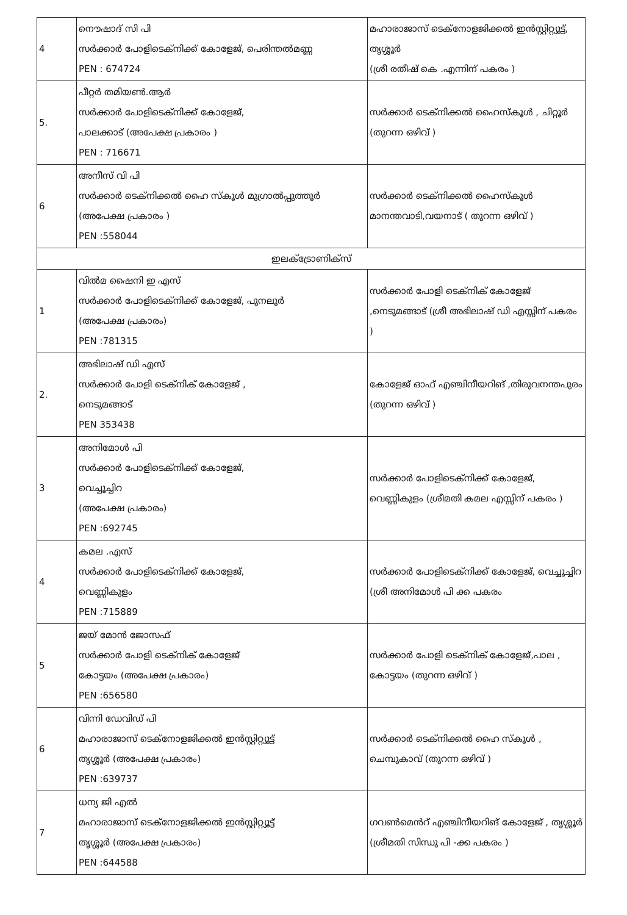| 4 | നൌഷാദ് സി പി സർക്കാർ പോളിടെക്നിക്ക് കോളേജ്, പെരിന്തൽമണ്ണ PEN : 674724 | മഹാരാജാസ് ടെക്നോളജിക്കൽ ഇൻസ്റ്റിറ്റ്യൂട്ട്, തൃശ്ശൂർ (ശ്രീ രതീഷ് കെ .എന്നിന് പകരം ) |
| 5. | പീറ്റർ തമിയൺ.ആർ സർക്കാർ പോളിടെക്നിക്ക് കോളേജ്, പാലക്കാട് (അപേക്ഷ പ്രകാരം ) PEN : 716671 | സർക്കാർ ടെക്നിക്കൽ ഹൈസ്കൂൾ , ചിറ്റൂർ (തുറന്ന ഒഴിവ് ) |
| 6 | അനീസ് വി പി സർക്കാർ ടെക്നിക്കൽ ഹൈ സ്കൂൾ മുഗ്രാൽപ്പുത്തൂർ (അപേക്ഷ പ്രകാരം ) PEN :558044 | സർക്കാർ ടെക്നിക്കൽ ഹൈസ്കൂൾ മാനന്തവാടി,വയനാട് ( തുറന്ന ഒഴിവ് ) |
| ഇലക്ട്രോണിക്സ് | | |
| 1 | വിൽമ ഷൈനി ഇ എസ് സർക്കാർ പോളിടെക്നിക്ക് കോളേജ്, പുനലൂർ (അപേക്ഷ പ്രകാരം) PEN :781315 | സർക്കാർ പോളി ടെക്നിക് കോളേജ് ,നെടുമങ്ങാട് (ശ്രീ അഭിലാഷ് ഡി എസ്സിന് പകരം ) |
| 2. | അഭിലാഷ് ഡി എസ് സർക്കാർ പോളി ടെക്നിക് കോളേജ് , നെടുമങ്ങാട് PEN 353438 | കോളേജ് ഓഫ് എഞ്ചിനീയറിങ് ,തിരുവനന്തപുരം (തുറന്ന ഒഴിവ് ) |
| 3 | അനിമോൾ പി സർക്കാർ പോളിടെക്നിക്ക് കോളേജ്, വെച്ചൂച്ചിറ (അപേക്ഷ പ്രകാരം) PEN :692745 | സർക്കാർ പോളിടെക്നിക്ക് കോളേജ്, വെണ്ണികുളം (ശ്രീമതി കമല എസ്സിന് പകരം ) |
| 4 | കമല .എസ് സർക്കാർ പോളിടെക്നിക്ക് കോളേജ്, വെണ്ണികുളം PEN :715889 | സർക്കാർ പോളിടെക്നിക്ക് കോളേജ്, വെച്ചൂച്ചിറ (ശ്രീ അനിമോൾ പി ക്ക പകരം |
| 5 | ജയ് മോൻ ജോസഫ് സർക്കാർ പോളി ടെക്നിക് കോളേജ് കോട്ടയം (അപേക്ഷ പ്രകാരം) PEN :656580 | സർക്കാർ പോളി ടെക്നിക് കോളേജ്,പാല , കോട്ടയം (തുറന്ന ഒഴിവ് ) |
| 6 | വിന്നി ഡേവിഡ് പി മഹാരാജാസ് ടെക്നോളജിക്കൽ ഇൻസ്റ്റിറ്റ്യൂട്ട് തൃശ്ശൂർ (അപേക്ഷ പ്രകാരം) PEN :639737 | സർക്കാർ ടെക്നിക്കൽ ഹൈ സ്കൂൾ , ചെമ്പുകാവ് (തുറന്ന ഒഴിവ് ) |
| 7 | ധന്യ ജി എൽ മഹാരാജാസ് ടെക്നോളജിക്കൽ ഇൻസ്റ്റിറ്റ്യൂട്ട് തൃശ്ശൂർ (അപേക്ഷ പ്രകാരം) PEN :644588 | ഗവൺമെൻറ് എഞ്ചിനീയറിങ് കോളേജ് , തൃശ്ശൂർ (ശ്രീമതി സിന്ധു പി -ക്ക പകരം ) |